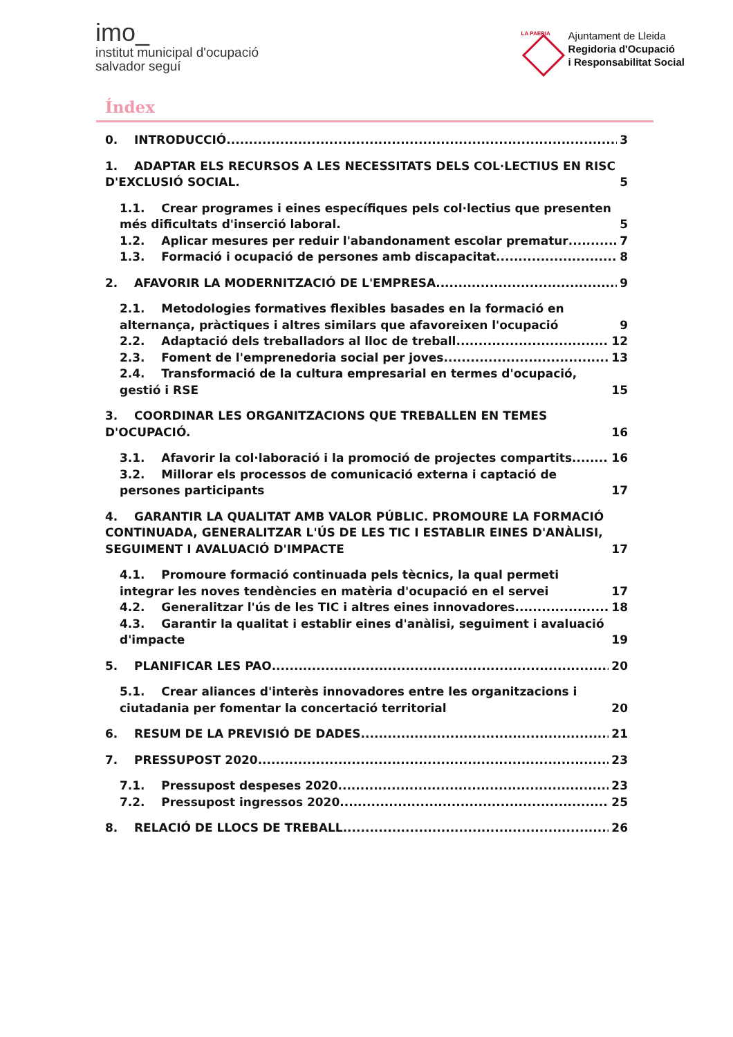imo_
institut municipal d'ocupació
salvador seguí
LA PAERIA
Ajuntament de Lleida
Regidoria d'Ocupació
i Responsabilitat Social
Índex
0. INTRODUCCIÓ 3
1. ADAPTAR ELS RECURSOS A LES NECESSITATS DELS COL·LECTIUS EN RISC D'EXCLUSIÓ SOCIAL. 5
1.1. Crear programes i eines específiques pels col·lectius que presenten més dificultats d'inserció laboral. 5
1.2. Aplicar mesures per reduir l'abandonament escolar prematur 7
1.3. Formació i ocupació de persones amb discapacitat 8
2. AFAVORIR LA MODERNITZACIÓ DE L'EMPRESA 9
2.1. Metodologies formatives flexibles basades en la formació en alternança, pràctiques i altres similars que afavoreixen l'ocupació 9
2.2. Adaptació dels treballadors al lloc de treball. 12
2.3. Foment de l'emprenedoria social per joves 13
2.4. Transformació de la cultura empresarial en termes d'ocupació, gestió i RSE 15
3. COORDINAR LES ORGANITZACIONS QUE TREBALLEN EN TEMES D'OCUPACIÓ. 16
3.1. Afavorir la col·laboració i la promoció de projectes compartits 16
3.2. Millorar els processos de comunicació externa i captació de persones participants 17
4. GARANTIR LA QUALITAT AMB VALOR PÚBLIC. PROMOURE LA FORMACIÓ CONTINUADA, GENERALITZAR L'ÚS DE LES TIC I ESTABLIR EINES D'ANÀLISI, SEGUIMENT I AVALUACIÓ D'IMPACTE 17
4.1. Promoure formació continuada pels tècnics, la qual permeti integrar les noves tendències en matèria d'ocupació en el servei 17
4.2. Generalitzar l'ús de les TIC i altres eines innovadores 18
4.3. Garantir la qualitat i establir eines d'anàlisi, seguiment i avaluació d'impacte 19
5. PLANIFICAR LES PAO 20
5.1. Crear aliances d'interès innovadores entre les organitzacions i ciutadania per fomentar la concertació territorial 20
6. RESUM DE LA PREVISIÓ DE DADES 21
7. PRESSUPOST 2020 23
7.1. Pressupost despeses 2020 23
7.2. Pressupost ingressos 2020 25
8. RELACIÓ DE LLOCS DE TREBALL 26